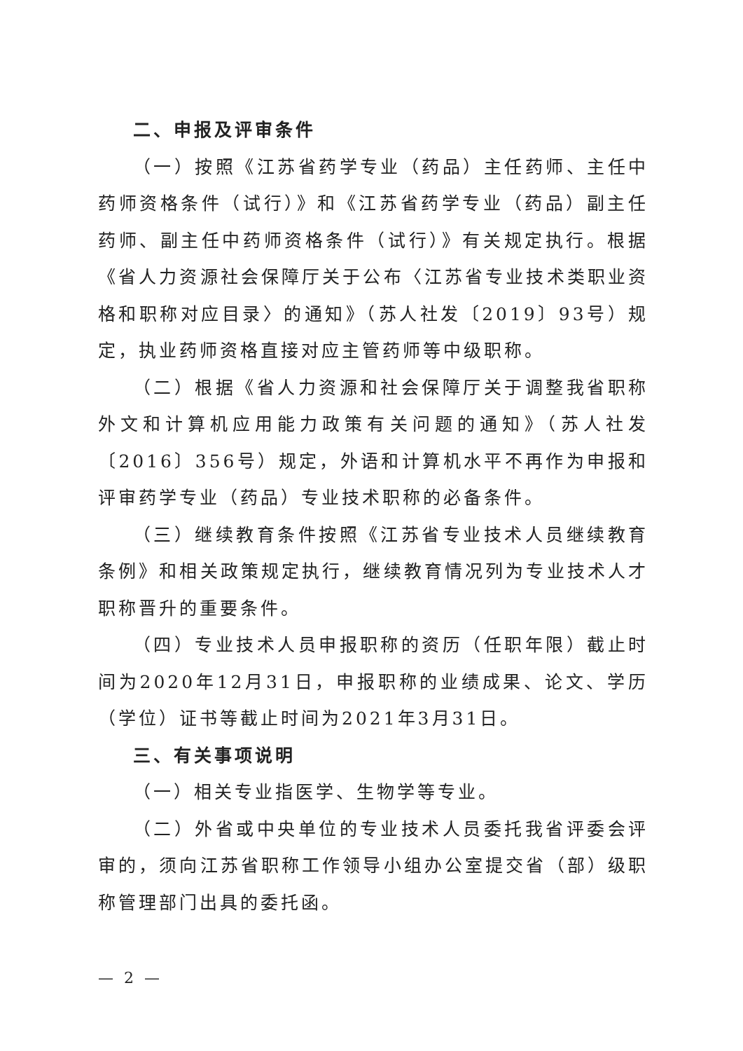二、申报及评审条件
（一）按照《江苏省药学专业（药品）主任药师、主任中药师资格条件（试行）》和《江苏省药学专业（药品）副主任药师、副主任中药师资格条件（试行）》有关规定执行。根据《省人力资源社会保障厅关于公布〈江苏省专业技术类职业资格和职称对应目录〉的通知》（苏人社发〔2019〕93号）规定，执业药师资格直接对应主管药师等中级职称。
（二）根据《省人力资源和社会保障厅关于调整我省职称外文和计算机应用能力政策有关问题的通知》（苏人社发〔2016〕356号）规定，外语和计算机水平不再作为申报和评审药学专业（药品）专业技术职称的必备条件。
（三）继续教育条件按照《江苏省专业技术人员继续教育条例》和相关政策规定执行，继续教育情况列为专业技术人才职称晋升的重要条件。
（四）专业技术人员申报职称的资历（任职年限）截止时间为2020年12月31日，申报职称的业绩成果、论文、学历（学位）证书等截止时间为2021年3月31日。
三、有关事项说明
（一）相关专业指医学、生物学等专业。
（二）外省或中央单位的专业技术人员委托我省评委会评审的，须向江苏省职称工作领导小组办公室提交省（部）级职称管理部门出具的委托函。
— 2 —